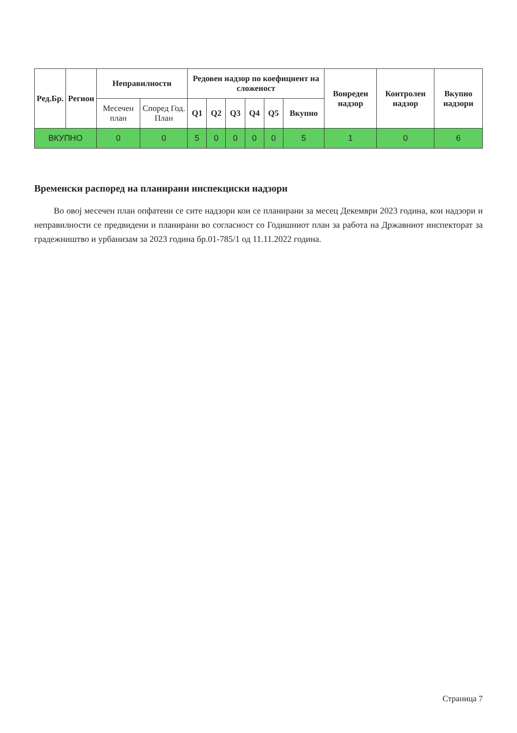| Ред.Бр. | Регион | Неправилности | | Редовен надзор по коефициент на сложеност | | | | | | Вонреден надзор | Контролен надзор | Вкупно надзори |
| --- | --- | --- | --- | --- | --- | --- | --- | --- | --- | --- | --- | --- |
| | | Месечен план | Според Год. План | Q1 | Q2 | Q3 | Q4 | Q5 | Вкупно | | | |
| ВКУПНО | | 0 | 0 | 5 | 0 | 0 | 0 | 0 | 5 | 1 | 0 | 6 |
Временски распоред на планирани инспекциски надзори
Во овој месечен план опфатени се сите надзори кои се планирани за месец Декември 2023 година, кои надзори и неправилности се предвидени и планирани во согласност со Годишниот план за работа на Државниот инспекторат за градежништво и урбанизам за 2023 година бр.01-785/1 од 11.11.2022 година.
Страница 7